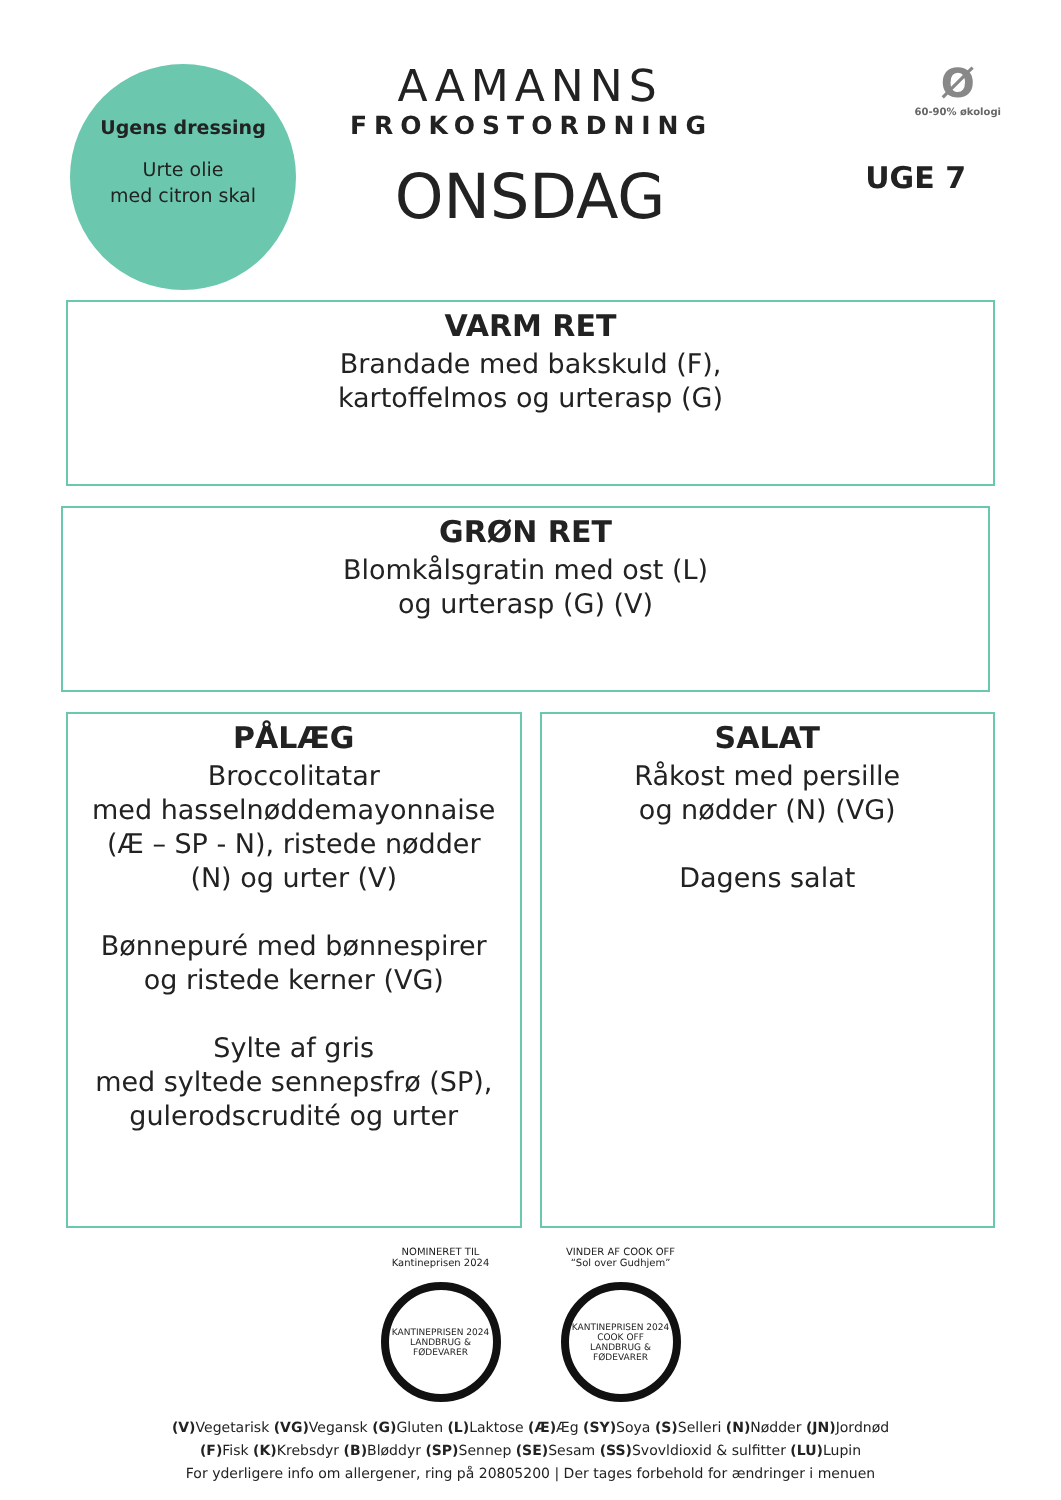Ugens dressing
Urte olie
med citron skal
AAMANNS
FROKOSTORDNING
ONSDAG
Ø
60-90% økologi
UGE 7
VARM RET
Brandade med bakskuld (F),
kartoffelmos og urterasp (G)
GRØN RET
Blomkålsgratin med ost (L)
og urterasp (G) (V)
PÅLÆG
Broccolitatar
med hasselnøddemayonnaise
(Æ – SP - N), ristede nødder
(N) og urter (V)
Bønnepuré med bønnespirer
og ristede kerner (VG)
Sylte af gris
med syltede sennepsfrø (SP),
gulerodscrudité og urter
SALAT
Råkost med persille
og nødder (N) (VG)
Dagens salat
NOMINERET TIL
Kantineprisen 2024
KANTINEPRISEN 2024
LANDBRUG & FØDEVARER
VINDER AF COOK OFF
“Sol over Gudhjem”
KANTINEPRISEN 2024
COOK OFF
LANDBRUG & FØDEVARER
(V) Vegetarisk (VG) Vegansk (G) Gluten (L) Laktose (Æ) Æg (SY) Soya (S) Selleri (N) Nødder (JN) Jordnød
(F) Fisk (K) Krebsdyr (B) Bløddyr (SP) Sennep (SE) Sesam (SS) Svovldioxid & sulfitter (LU) Lupin
For yderligere info om allergener, ring på 20805200 | Der tages forbehold for ændringer i menuen